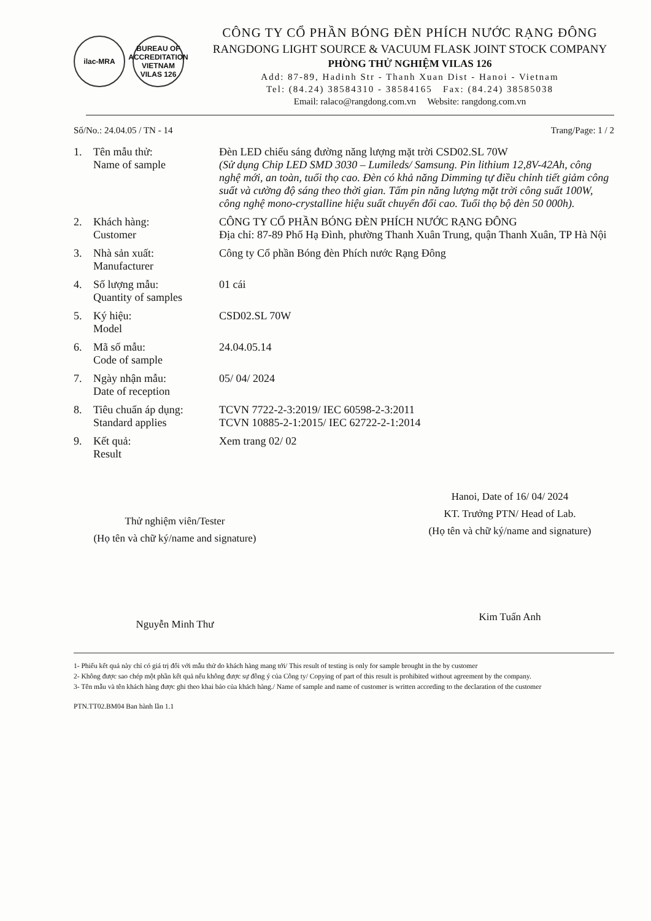ilac-MRA BUREAU OF ACCREDITATION VIETNAM
VILAS 126
CÔNG TY CỔ PHẦN BÓNG ĐÈN PHÍCH NƯỚC RẠNG ĐÔNG
RANGDONG LIGHT SOURCE & VACUUM FLASK JOINT STOCK COMPANY
PHÒNG THỬ NGHIỆM VILAS 126
Add: 87-89, Hadinh Str - Thanh Xuan Dist - Hanoi - Vietnam
Tel: (84.24) 38584310 - 38584165 Fax: (84.24) 38585038
Email: ralaco@rangdong.com.vn Website: rangdong.com.vn
Số/No.: 24.04.05 / TN - 14 Trang/Page: 1 / 2
| 1. | Tên mẫu thử: Name of sample | Đèn LED chiếu sáng đường năng lượng mặt trời CSD02.SL 70W (Sử dụng Chip LED SMD 3030 – Lumileds/ Samsung. Pin lithium 12,8V-42Ah, công nghệ mới, an toàn, tuổi thọ cao. Đèn có khả năng Dimming tự điều chỉnh tiết giảm công suất và cường độ sáng theo thời gian. Tấm pin năng lượng mặt trời công suất 100W, công nghệ mono-crystalline hiệu suất chuyển đổi cao. Tuổi thọ bộ đèn 50 000h). |
| 2. | Khách hàng: Customer | CÔNG TY CỔ PHẦN BÓNG ĐÈN PHÍCH NƯỚC RẠNG ĐÔNG Địa chỉ: 87-89 Phố Hạ Đình, phường Thanh Xuân Trung, quận Thanh Xuân, TP Hà Nội |
| 3. | Nhà sản xuất: Manufacturer | Công ty Cổ phần Bóng đèn Phích nước Rạng Đông |
| 4. | Số lượng mẫu: Quantity of samples | 01 cái |
| 5. | Ký hiệu: Model | CSD02.SL 70W |
| 6. | Mã số mẫu: Code of sample | 24.04.05.14 |
| 7. | Ngày nhận mẫu: Date of reception | 05/ 04/ 2024 |
| 8. | Tiêu chuẩn áp dụng: Standard applies | TCVN 7722-2-3:2019/ IEC 60598-2-3:2011 TCVN 10885-2-1:2015/ IEC 62722-2-1:2014 |
| 9. | Kết quả: Result | Xem trang 02/ 02 |
Thử nghiệm viên/Tester
(Họ tên và chữ ký/name and signature)
Nguyễn Minh Thư
Hanoi, Date of 16/ 04/ 2024
KT. Trưởng PTN/ Head of Lab.
(Họ tên và chữ ký/name and signature)
Kim Tuấn Anh
1- Phiếu kết quả này chỉ có giá trị đối với mẫu thử do khách hàng mang tới/ This result of testing is only for sample brought in the by customer
2- Không được sao chép một phần kết quả nếu không được sự đồng ý của Công ty/ Copying of part of this result is prohibited without agreement by the company.
3- Tên mẫu và tên khách hàng được ghi theo khai báo của khách hàng./ Name of sample and name of customer is written according to the declaration of the customer
PTN.TT02.BM04 Ban hành lần 1.1